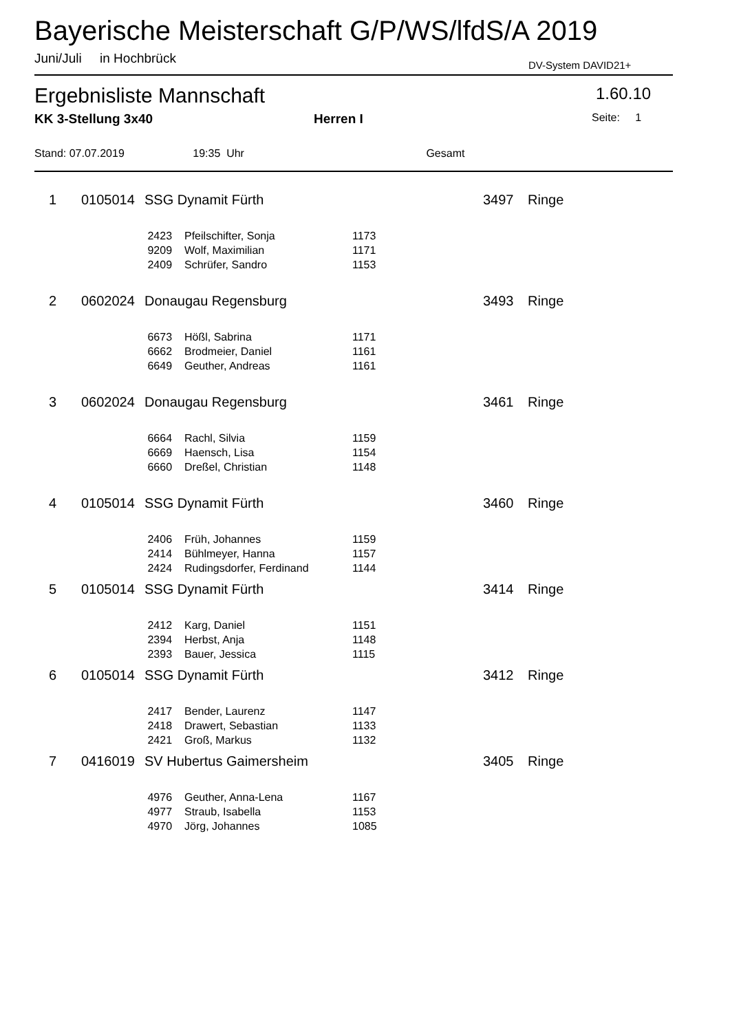Bayerische Meisterschaft G/P/WS/lfdS/A 2019
Juni/Juli in Hochbrück DV-System DAVID21+
Ergebnisliste Mannschaft 1.60.10
KK 3-Stellung 3x40 Herren I Seite: 1
Stand: 07.07.2019 19:35 Uhr Gesamt
| 1 | 0105014 | SSG Dynamit Fürth | | | 3497 | Ringe |
| | | 2423 | Pfeilschifter, Sonja | 1173 | | |
| | | 9209 | Wolf, Maximilian | 1171 | | |
| | | 2409 | Schrüfer, Sandro | 1153 | | |
| 2 | 0602024 | Donaugau Regensburg | | | 3493 | Ringe |
| | | 6673 | Hößl, Sabrina | 1171 | | |
| | | 6662 | Brodmeier, Daniel | 1161 | | |
| | | 6649 | Geuther, Andreas | 1161 | | |
| 3 | 0602024 | Donaugau Regensburg | | | 3461 | Ringe |
| | | 6664 | Rachl, Silvia | 1159 | | |
| | | 6669 | Haensch, Lisa | 1154 | | |
| | | 6660 | Dreßel, Christian | 1148 | | |
| 4 | 0105014 | SSG Dynamit Fürth | | | 3460 | Ringe |
| | | 2406 | Früh, Johannes | 1159 | | |
| | | 2414 | Bühlmeyer, Hanna | 1157 | | |
| | | 2424 | Rudingsdorfer, Ferdinand | 1144 | | |
| 5 | 0105014 | SSG Dynamit Fürth | | | 3414 | Ringe |
| | | 2412 | Karg, Daniel | 1151 | | |
| | | 2394 | Herbst, Anja | 1148 | | |
| | | 2393 | Bauer, Jessica | 1115 | | |
| 6 | 0105014 | SSG Dynamit Fürth | | | 3412 | Ringe |
| | | 2417 | Bender, Laurenz | 1147 | | |
| | | 2418 | Drawert, Sebastian | 1133 | | |
| | | 2421 | Groß, Markus | 1132 | | |
| 7 | 0416019 | SV Hubertus Gaimersheim | | | 3405 | Ringe |
| | | 4976 | Geuther, Anna-Lena | 1167 | | |
| | | 4977 | Straub, Isabella | 1153 | | |
| | | 4970 | Jörg, Johannes | 1085 | | |